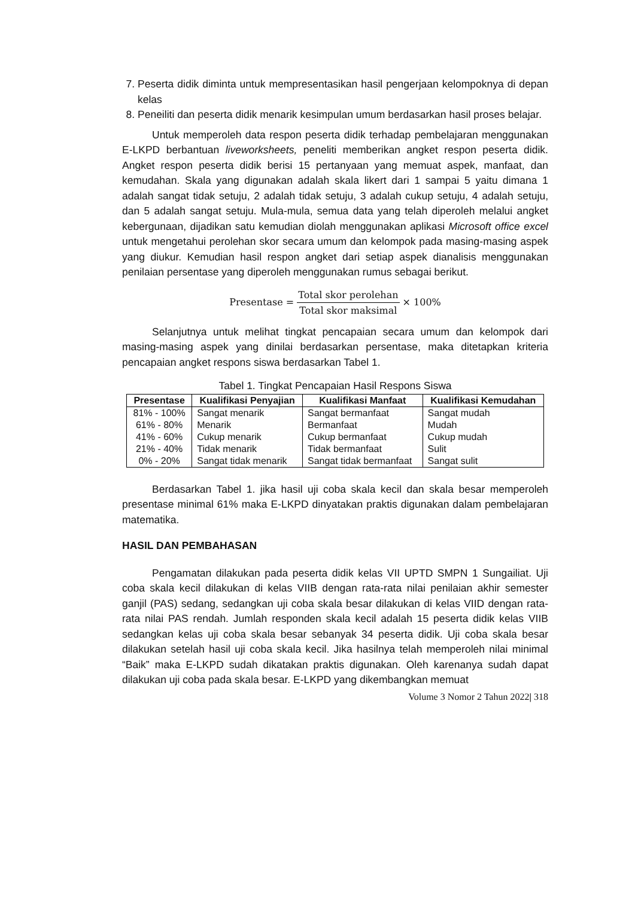7. Peserta didik diminta untuk mempresentasikan hasil pengerjaan kelompoknya di depan kelas
8. Peneiliti dan peserta didik menarik kesimpulan umum berdasarkan hasil proses belajar.
Untuk memperoleh data respon peserta didik terhadap pembelajaran menggunakan E-LKPD berbantuan liveworksheets, peneliti memberikan angket respon peserta didik. Angket respon peserta didik berisi 15 pertanyaan yang memuat aspek, manfaat, dan kemudahan. Skala yang digunakan adalah skala likert dari 1 sampai 5 yaitu dimana 1 adalah sangat tidak setuju, 2 adalah tidak setuju, 3 adalah cukup setuju, 4 adalah setuju, dan 5 adalah sangat setuju. Mula-mula, semua data yang telah diperoleh melalui angket kebergunaan, dijadikan satu kemudian diolah menggunakan aplikasi Microsoft office excel untuk mengetahui perolehan skor secara umum dan kelompok pada masing-masing aspek yang diukur. Kemudian hasil respon angket dari setiap aspek dianalisis menggunakan penilaian persentase yang diperoleh menggunakan rumus sebagai berikut.
Presentase = Total skor perolehan Total skor maksimal × 100%
Selanjutnya untuk melihat tingkat pencapaian secara umum dan kelompok dari masing-masing aspek yang dinilai berdasarkan persentase, maka ditetapkan kriteria pencapaian angket respons siswa berdasarkan Tabel 1.
Tabel 1. Tingkat Pencapaian Hasil Respons Siswa
| Presentase | Kualifikasi Penyajian | Kualifikasi Manfaat | Kualifikasi Kemudahan |
| --- | --- | --- | --- |
| 81% - 100% | Sangat menarik | Sangat bermanfaat | Sangat mudah |
| 61% - 80% | Menarik | Bermanfaat | Mudah |
| 41% - 60% | Cukup menarik | Cukup bermanfaat | Cukup mudah |
| 21% - 40% | Tidak menarik | Tidak bermanfaat | Sulit |
| 0% - 20% | Sangat tidak menarik | Sangat tidak bermanfaat | Sangat sulit |
Berdasarkan Tabel 1. jika hasil uji coba skala kecil dan skala besar memperoleh presentase minimal 61% maka E-LKPD dinyatakan praktis digunakan dalam pembelajaran matematika.
HASIL DAN PEMBAHASAN
Pengamatan dilakukan pada peserta didik kelas VII UPTD SMPN 1 Sungailiat. Uji coba skala kecil dilakukan di kelas VIIB dengan rata-rata nilai penilaian akhir semester ganjil (PAS) sedang, sedangkan uji coba skala besar dilakukan di kelas VIID dengan rata-rata nilai PAS rendah. Jumlah responden skala kecil adalah 15 peserta didik kelas VIIB sedangkan kelas uji coba skala besar sebanyak 34 peserta didik. Uji coba skala besar dilakukan setelah hasil uji coba skala kecil. Jika hasilnya telah memperoleh nilai minimal “Baik” maka E-LKPD sudah dikatakan praktis digunakan. Oleh karenanya sudah dapat dilakukan uji coba pada skala besar. E-LKPD yang dikembangkan memuat
Volume 3 Nomor 2 Tahun 2022| 318